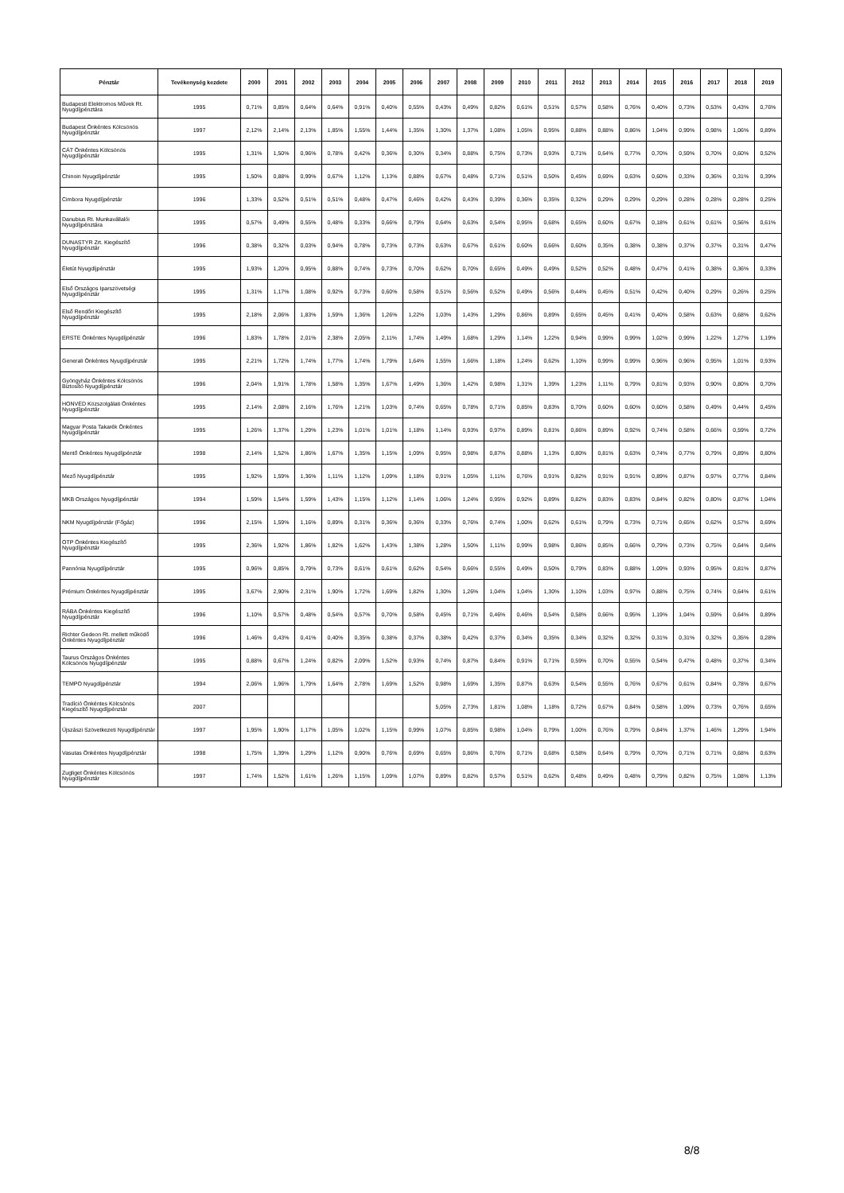| Pénztár | Tevékenység kezdete | 2000 | 2001 | 2002 | 2003 | 2004 | 2005 | 2006 | 2007 | 2008 | 2009 | 2010 | 2011 | 2012 | 2013 | 2014 | 2015 | 2016 | 2017 | 2018 | 2019 |
| --- | --- | --- | --- | --- | --- | --- | --- | --- | --- | --- | --- | --- | --- | --- | --- | --- | --- | --- | --- | --- | --- |
| Budapesti Elektromos Művek Rt. Nyugdíjpénztára | 1995 | 0,71% | 0,85% | 0,64% | 0,64% | 0,91% | 0,40% | 0,55% | 0,43% | 0,49% | 0,82% | 0,61% | 0,51% | 0,57% | 0,58% | 0,76% | 0,40% | 0,73% | 0,53% | 0,43% | 0,76% |
| Budapest Önkéntes Kölcsönös Nyugdíjpénztár | 1997 | 2,12% | 2,14% | 2,13% | 1,85% | 1,55% | 1,44% | 1,35% | 1,30% | 1,37% | 1,08% | 1,05% | 0,95% | 0,88% | 0,88% | 0,86% | 1,04% | 0,99% | 0,98% | 1,06% | 0,89% |
| CÁT Önkéntes Kölcsönös Nyugdíjpénztár | 1995 | 1,31% | 1,50% | 0,96% | 0,78% | 0,42% | 0,36% | 0,30% | 0,34% | 0,88% | 0,75% | 0,73% | 0,93% | 0,71% | 0,64% | 0,77% | 0,70% | 0,59% | 0,70% | 0,60% | 0,52% |
| Chinoin Nyugdíjpénztár | 1995 | 1,50% | 0,88% | 0,99% | 0,67% | 1,12% | 1,13% | 0,88% | 0,67% | 0,48% | 0,71% | 0,51% | 0,50% | 0,45% | 0,69% | 0,63% | 0,60% | 0,33% | 0,36% | 0,31% | 0,39% |
| Cimbora Nyugdíjpénztár | 1996 | 1,33% | 0,52% | 0,51% | 0,51% | 0,48% | 0,47% | 0,46% | 0,42% | 0,43% | 0,39% | 0,36% | 0,35% | 0,32% | 0,29% | 0,29% | 0,29% | 0,28% | 0,28% | 0,28% | 0,25% |
| Danubius Rt. Munkavállalói Nyugdíjpénztára | 1995 | 0,57% | 0,49% | 0,55% | 0,48% | 0,33% | 0,66% | 0,79% | 0,64% | 0,63% | 0,54% | 0,95% | 0,68% | 0,65% | 0,60% | 0,67% | 0,18% | 0,61% | 0,61% | 0,56% | 0,61% |
| DUNASTYR Zrt. Kiegészítő Nyugdíjpénztár | 1996 | 0,38% | 0,32% | 0,03% | 0,94% | 0,78% | 0,73% | 0,73% | 0,63% | 0,67% | 0,61% | 0,60% | 0,66% | 0,60% | 0,35% | 0,38% | 0,38% | 0,37% | 0,37% | 0,31% | 0,47% |
| Életút Nyugdíjpénztár | 1995 | 1,93% | 1,20% | 0,95% | 0,88% | 0,74% | 0,73% | 0,70% | 0,62% | 0,70% | 0,65% | 0,49% | 0,49% | 0,52% | 0,52% | 0,48% | 0,47% | 0,41% | 0,38% | 0,36% | 0,33% |
| Első Országos Iparszövetségi Nyugdíjpénztár | 1995 | 1,31% | 1,17% | 1,08% | 0,92% | 0,73% | 0,60% | 0,58% | 0,51% | 0,56% | 0,52% | 0,49% | 0,56% | 0,44% | 0,45% | 0,51% | 0,42% | 0,40% | 0,29% | 0,26% | 0,25% |
| Első Rendőri Kiegészítő Nyugdíjpénztár | 1995 | 2,18% | 2,06% | 1,83% | 1,59% | 1,36% | 1,26% | 1,22% | 1,03% | 1,43% | 1,29% | 0,86% | 0,89% | 0,65% | 0,45% | 0,41% | 0,40% | 0,58% | 0,63% | 0,68% | 0,62% |
| ERSTE Önkéntes Nyugdíjpénztár | 1996 | 1,83% | 1,78% | 2,01% | 2,38% | 2,05% | 2,11% | 1,74% | 1,49% | 1,68% | 1,29% | 1,14% | 1,22% | 0,94% | 0,99% | 0,99% | 1,02% | 0,99% | 1,22% | 1,27% | 1,19% |
| Generali Önkéntes Nyugdíjpénztár | 1995 | 2,21% | 1,72% | 1,74% | 1,77% | 1,74% | 1,79% | 1,64% | 1,55% | 1,66% | 1,18% | 1,24% | 0,62% | 1,10% | 0,99% | 0,99% | 0,96% | 0,96% | 0,95% | 1,01% | 0,93% |
| Gyöngyház Önkéntes Kölcsönös Biztosító Nyugdíjpénztár | 1996 | 2,04% | 1,91% | 1,78% | 1,58% | 1,35% | 1,67% | 1,49% | 1,36% | 1,42% | 0,98% | 1,31% | 1,39% | 1,23% | 1,11% | 0,79% | 0,81% | 0,93% | 0,90% | 0,80% | 0,70% |
| HONVÉD Közszolgálati Önkéntes Nyugdíjpénztár | 1995 | 2,14% | 2,08% | 2,16% | 1,76% | 1,21% | 1,03% | 0,74% | 0,65% | 0,78% | 0,71% | 0,85% | 0,83% | 0,70% | 0,60% | 0,60% | 0,60% | 0,58% | 0,49% | 0,44% | 0,45% |
| Magyar Posta Takarék Önkéntes Nyugdíjpénztár | 1995 | 1,26% | 1,37% | 1,29% | 1,23% | 1,01% | 1,01% | 1,18% | 1,14% | 0,93% | 0,97% | 0,89% | 0,81% | 0,86% | 0,89% | 0,92% | 0,74% | 0,58% | 0,66% | 0,59% | 0,72% |
| Mentő Önkéntes Nyugdíjpénztár | 1998 | 2,14% | 1,52% | 1,86% | 1,67% | 1,35% | 1,15% | 1,09% | 0,95% | 0,98% | 0,87% | 0,88% | 1,13% | 0,80% | 0,81% | 0,63% | 0,74% | 0,77% | 0,79% | 0,89% | 0,80% |
| Mező Nyugdíjpénztár | 1995 | 1,92% | 1,59% | 1,36% | 1,11% | 1,12% | 1,09% | 1,18% | 0,91% | 1,05% | 1,11% | 0,76% | 0,91% | 0,82% | 0,91% | 0,91% | 0,89% | 0,87% | 0,97% | 0,77% | 0,84% |
| MKB Országos Nyugdíjpénztár | 1994 | 1,59% | 1,54% | 1,59% | 1,43% | 1,15% | 1,12% | 1,14% | 1,06% | 1,24% | 0,95% | 0,92% | 0,89% | 0,82% | 0,83% | 0,83% | 0,84% | 0,82% | 0,80% | 0,87% | 1,04% |
| NKM Nyugdíjpénztár (Főgáz) | 1996 | 2,15% | 1,59% | 1,16% | 0,89% | 0,31% | 0,36% | 0,36% | 0,33% | 0,76% | 0,74% | 1,00% | 0,62% | 0,61% | 0,79% | 0,73% | 0,71% | 0,65% | 0,62% | 0,57% | 0,69% |
| OTP Önkéntes Kiegészítő Nyugdíjpénztár | 1995 | 2,36% | 1,92% | 1,86% | 1,82% | 1,62% | 1,43% | 1,38% | 1,28% | 1,50% | 1,11% | 0,99% | 0,98% | 0,86% | 0,85% | 0,66% | 0,79% | 0,73% | 0,75% | 0,64% | 0,64% |
| Pannónia Nyugdíjpénztár | 1995 | 0,96% | 0,85% | 0,79% | 0,73% | 0,61% | 0,61% | 0,62% | 0,54% | 0,66% | 0,55% | 0,49% | 0,50% | 0,79% | 0,83% | 0,88% | 1,09% | 0,93% | 0,95% | 0,81% | 0,87% |
| Prémium Önkéntes Nyugdíjpénztár | 1995 | 3,67% | 2,90% | 2,31% | 1,90% | 1,72% | 1,69% | 1,82% | 1,30% | 1,26% | 1,04% | 1,04% | 1,30% | 1,10% | 1,03% | 0,97% | 0,88% | 0,75% | 0,74% | 0,64% | 0,61% |
| RÁBA Önkéntes Kiegészítő Nyugdíjpénztár | 1996 | 1,10% | 0,57% | 0,48% | 0,54% | 0,57% | 0,70% | 0,58% | 0,45% | 0,71% | 0,46% | 0,46% | 0,54% | 0,58% | 0,66% | 0,95% | 1,19% | 1,04% | 0,59% | 0,64% | 0,89% |
| Richter Gedeon Rt. mellett működő Önkéntes Nyugdíjpénztár | 1996 | 1,46% | 0,43% | 0,41% | 0,40% | 0,35% | 0,38% | 0,37% | 0,38% | 0,42% | 0,37% | 0,34% | 0,35% | 0,34% | 0,32% | 0,32% | 0,31% | 0,31% | 0,32% | 0,35% | 0,28% |
| Taurus Országos Önkéntes Kölcsönös Nyugdíjpénztár | 1995 | 0,88% | 0,67% | 1,24% | 0,82% | 2,09% | 1,52% | 0,93% | 0,74% | 0,87% | 0,84% | 0,91% | 0,71% | 0,59% | 0,70% | 0,55% | 0,54% | 0,47% | 0,48% | 0,37% | 0,34% |
| TEMPO Nyugdíjpénztár | 1994 | 2,06% | 1,96% | 1,79% | 1,64% | 2,78% | 1,69% | 1,52% | 0,98% | 1,69% | 1,35% | 0,87% | 0,63% | 0,54% | 0,55% | 0,76% | 0,67% | 0,61% | 0,84% | 0,78% | 0,67% |
| Tradíció Önkéntes Kölcsönös Kiegészítő Nyugdíjpénztár | 2007 | | | | | | | | 5,05% | 2,73% | 1,81% | 1,08% | 1,18% | 0,72% | 0,67% | 0,84% | 0,58% | 1,09% | 0,73% | 0,76% | 0,65% |
| Újszászi Szövetkezeti Nyugdíjpénztár | 1997 | 1,95% | 1,90% | 1,17% | 1,05% | 1,02% | 1,15% | 0,99% | 1,07% | 0,85% | 0,98% | 1,04% | 0,79% | 1,00% | 0,76% | 0,79% | 0,84% | 1,37% | 1,46% | 1,29% | 1,94% |
| Vasutas Önkéntes Nyugdíjpénztár | 1998 | 1,75% | 1,39% | 1,29% | 1,12% | 0,90% | 0,76% | 0,69% | 0,65% | 0,86% | 0,76% | 0,71% | 0,68% | 0,58% | 0,64% | 0,79% | 0,70% | 0,71% | 0,71% | 0,68% | 0,63% |
| Zugliget Önkéntes Kölcsönös Nyugdíjpénztár | 1997 | 1,74% | 1,52% | 1,61% | 1,26% | 1,15% | 1,09% | 1,07% | 0,89% | 0,82% | 0,57% | 0,51% | 0,62% | 0,48% | 0,49% | 0,48% | 0,79% | 0,82% | 0,75% | 1,08% | 1,13% |
8/8